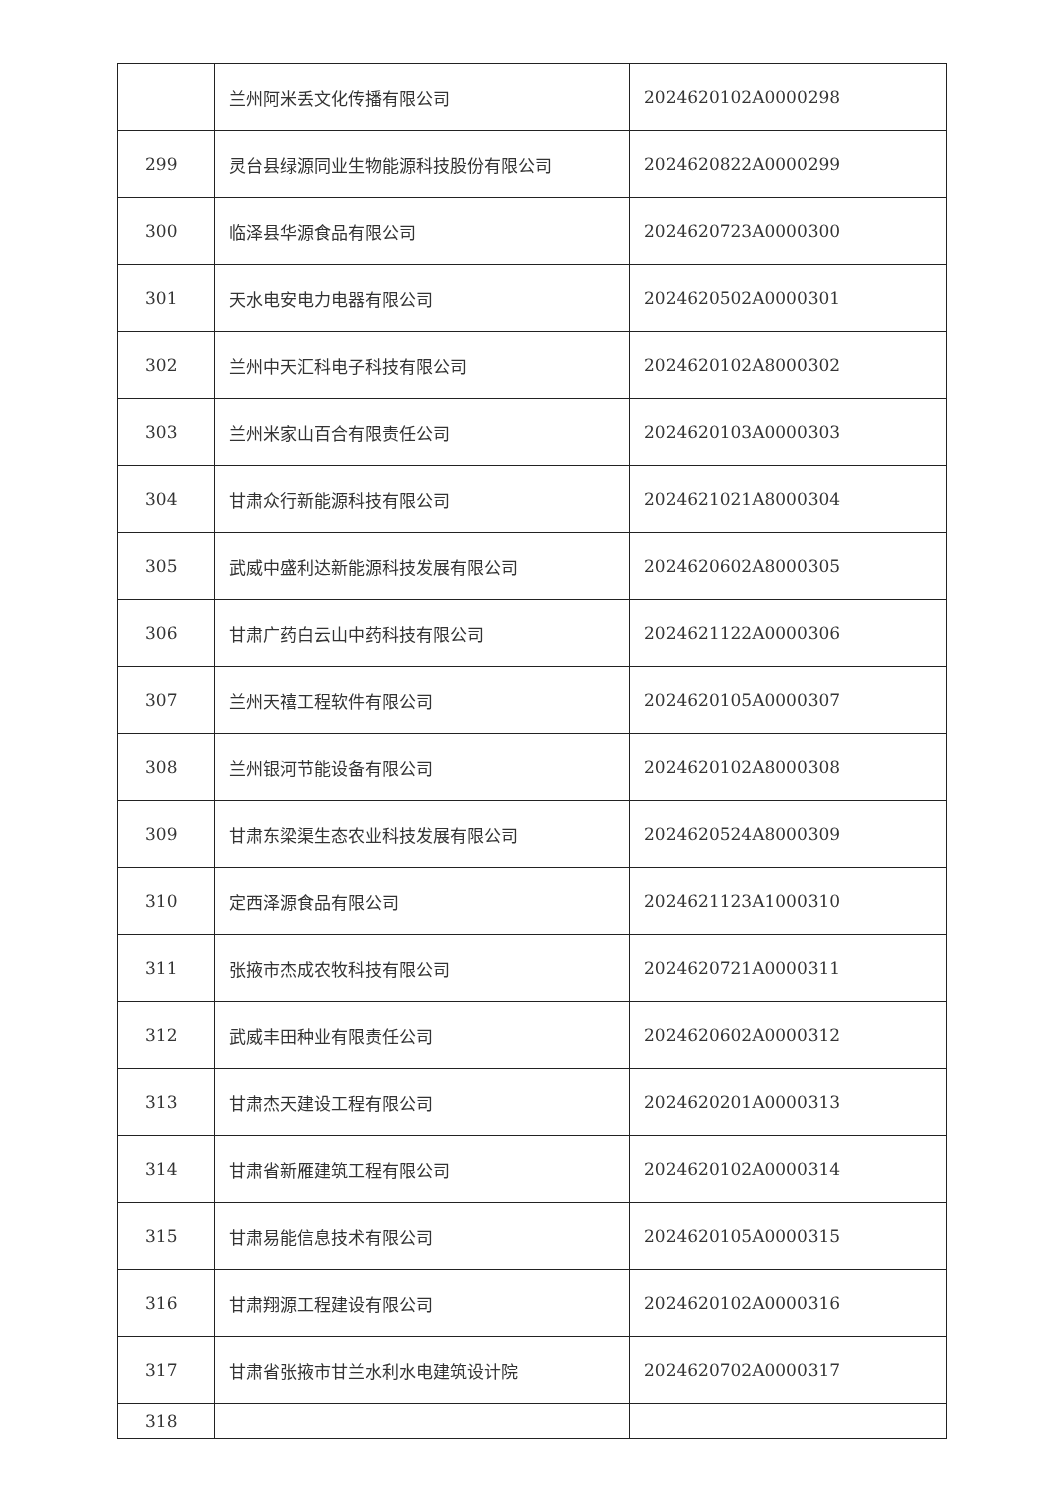| | 兰州阿米丢文化传播有限公司 | 2024620102A0000298 |
| 299 | 灵台县绿源同业生物能源科技股份有限公司 | 2024620822A0000299 |
| 300 | 临泽县华源食品有限公司 | 2024620723A0000300 |
| 301 | 天水电安电力电器有限公司 | 2024620502A0000301 |
| 302 | 兰州中天汇科电子科技有限公司 | 2024620102A8000302 |
| 303 | 兰州米家山百合有限责任公司 | 2024620103A0000303 |
| 304 | 甘肃众行新能源科技有限公司 | 2024621021A8000304 |
| 305 | 武威中盛利达新能源科技发展有限公司 | 2024620602A8000305 |
| 306 | 甘肃广药白云山中药科技有限公司 | 2024621122A0000306 |
| 307 | 兰州天禧工程软件有限公司 | 2024620105A0000307 |
| 308 | 兰州银河节能设备有限公司 | 2024620102A8000308 |
| 309 | 甘肃东梁渠生态农业科技发展有限公司 | 2024620524A8000309 |
| 310 | 定西泽源食品有限公司 | 2024621123A1000310 |
| 311 | 张掖市杰成农牧科技有限公司 | 2024620721A0000311 |
| 312 | 武威丰田种业有限责任公司 | 2024620602A0000312 |
| 313 | 甘肃杰天建设工程有限公司 | 2024620201A0000313 |
| 314 | 甘肃省新雁建筑工程有限公司 | 2024620102A0000314 |
| 315 | 甘肃易能信息技术有限公司 | 2024620105A0000315 |
| 316 | 甘肃翔源工程建设有限公司 | 2024620102A0000316 |
| 317 | 甘肃省张掖市甘兰水利水电建筑设计院 | 2024620702A0000317 |
| 318 | | |